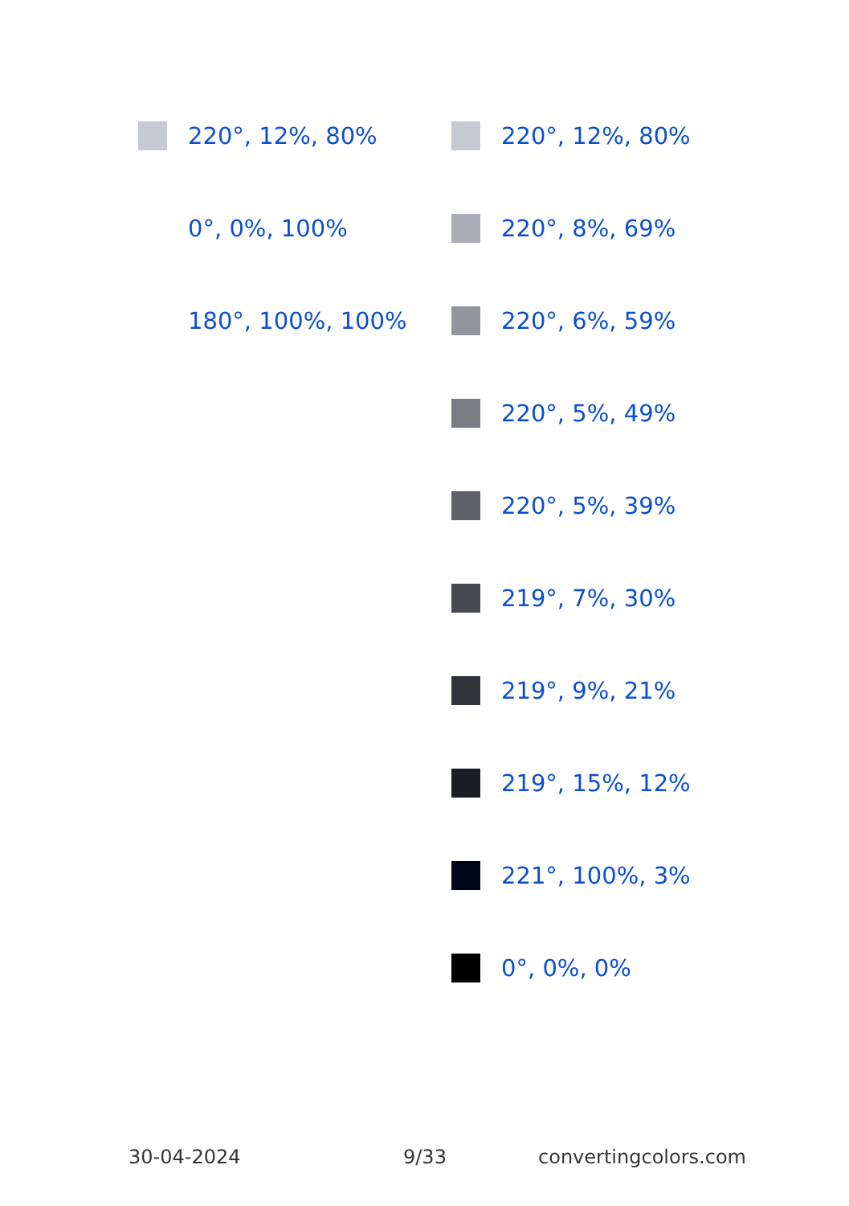220°, 12%, 80%
0°, 0%, 100%
180°, 100%, 100%
220°, 12%, 80%
220°, 8%, 69%
220°, 6%, 59%
220°, 5%, 49%
220°, 5%, 39%
219°, 7%, 30%
219°, 9%, 21%
219°, 15%, 12%
221°, 100%, 3%
0°, 0%, 0%
30-04-2024 9/33 convertingcolors.com